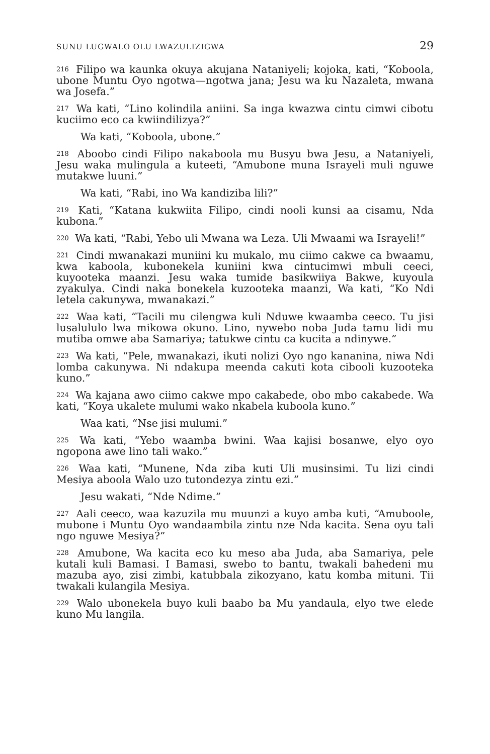SUNU LUGWALO OLU LWAZULIZIGWA 29
<sup>216</sup> Filipo wa kaunka okuya akujana Nataniyeli; kojoka, kati, “Koboola, ubone Muntu Oyo ngotwa—ngotwa jana; Jesu wa ku Nazaleta, mwana wa Josefa.”
<sup>217</sup> Wa kati, “Lino kolindila aniini. Sa inga kwazwa cintu cimwi cibotu kuciimo eco ca kwiindilizya?”
Wa kati, “Koboola, ubone.”
<sup>218</sup> Aboobo cindi Filipo nakaboola mu Busyu bwa Jesu, a Nataniyeli, Jesu waka mulingula a kuteeti, “Amubone muna Israyeli muli nguwe mutakwe luuni.”
Wa kati, “Rabi, ino Wa kandiziba lili?”
<sup>219</sup> Kati, “Katana kukwiita Filipo, cindi nooli kunsi aa cisamu, Nda kubona.”
<sup>220</sup> Wa kati, “Rabi, Yebo uli Mwana wa Leza. Uli Mwaami wa Israyeli!”
<sup>221</sup> Cindi mwanakazi muniini ku mukalo, mu ciimo cakwe ca bwaamu, kwa kaboola, kubonekela kuniini kwa cintucimwi mbuli ceeci, kuyooteka maanzi. Jesu waka tumide basikwiiya Bakwe, kuyoula zyakulya. Cindi naka bonekela kuzooteka maanzi, Wa kati, “Ko Ndi letela cakunywa, mwanakazi.”
<sup>222</sup> Waa kati, “Tacili mu cilengwa kuli Nduwe kwaamba ceeco. Tu jisi lusalululo lwa mikowa okuno. Lino, nywebo noba Juda tamu lidi mu mutiba omwe aba Samariya; tatukwe cintu ca kucita a ndinywe.”
<sup>223</sup> Wa kati, “Pele, mwanakazi, ikuti nolizi Oyo ngo kananina, niwa Ndi lomba cakunywa. Ni ndakupa meenda cakuti kota cibooli kuzooteka kuno.”
<sup>224</sup> Wa kajana awo ciimo cakwe mpo cakabede, obo mbo cakabede. Wa kati, “Koya ukalete mulumi wako nkabela kuboola kuno.”
Waa kati, “Nse jisi mulumi.”
<sup>225</sup> Wa kati, “Yebo waamba bwini. Waa kajisi bosanwe, elyo oyo ngopona awe lino tali wako.”
<sup>226</sup> Waa kati, “Munene, Nda ziba kuti Uli musinsimi. Tu lizi cindi Mesiya aboola Walo uzo tutondezya zintu ezi.”
Jesu wakati, “Nde Ndime.”
<sup>227</sup> Aali ceeco, waa kazuzila mu muunzi a kuyo amba kuti, “Amuboole, mubone i Muntu Oyo wandaambila zintu nze Nda kacita. Sena oyu tali ngo nguwe Mesiya?”
<sup>228</sup> Amubone, Wa kacita eco ku meso aba Juda, aba Samariya, pele kutali kuli Bamasi. I Bamasi, swebo to bantu, twakali bahedeni mu mazuba ayo, zisi zimbi, katubbala zikozyano, katu komba mituni. Tii twakali kulangila Mesiya.
<sup>229</sup> Walo ubonekela buyo kuli baabo ba Mu yandaula, elyo twe elede kuno Mu langila.